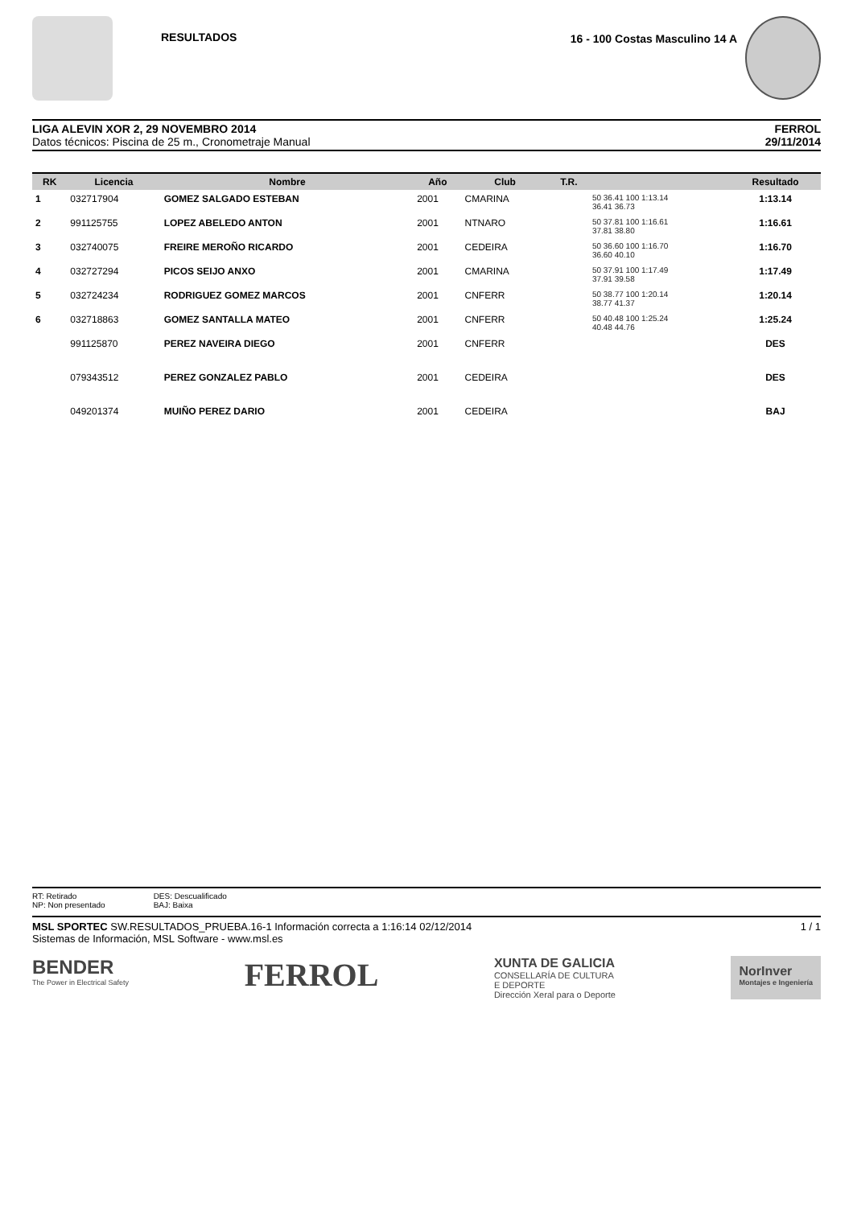RESULTADOS 16 - 100 Costas Masculino 14 A
LIGA ALEVIN XOR 2, 29 NOVEMBRO 2014
Datos técnicos: Piscina de 25 m., Cronometraje Manual
FERROL
29/11/2014
| RK | Licencia | Nombre | Año | Club | T.R. | | Resultado |
| --- | --- | --- | --- | --- | --- | --- | --- |
| 1 | 032717904 | GOMEZ SALGADO ESTEBAN | 2001 | CMARINA | | 50 36.41 100 1:13.14 36.41 36.73 | 1:13.14 |
| 2 | 991125755 | LOPEZ ABELEDO ANTON | 2001 | NTNARO | | 50 37.81 100 1:16.61 37.81 38.80 | 1:16.61 |
| 3 | 032740075 | FREIRE MEROÑO RICARDO | 2001 | CEDEIRA | | 50 36.60 100 1:16.70 36.60 40.10 | 1:16.70 |
| 4 | 032727294 | PICOS SEIJO ANXO | 2001 | CMARINA | | 50 37.91 100 1:17.49 37.91 39.58 | 1:17.49 |
| 5 | 032724234 | RODRIGUEZ GOMEZ MARCOS | 2001 | CNFERR | | 50 38.77 100 1:20.14 38.77 41.37 | 1:20.14 |
| 6 | 032718863 | GOMEZ SANTALLA MATEO | 2001 | CNFERR | | 50 40.48 100 1:25.24 40.48 44.76 | 1:25.24 |
| | 991125870 | PEREZ NAVEIRA DIEGO | 2001 | CNFERR | | | DES |
| | 079343512 | PEREZ GONZALEZ PABLO | 2001 | CEDEIRA | | | DES |
| | 049201374 | MUIÑO PEREZ DARIO | 2001 | CEDEIRA | | | BAJ |
RT: Retirado
NP: Non presentado
DES: Descualificado
BAJ: Baixa
MSL SPORTEC SW.RESULTADOS_PRUEBA.16-1 Información correcta a 1:16:14 02/12/2014
Sistemas de Información, MSL Software - www.msl.es
1 / 1
BENDER
The Power in Electrical Safety
FERROL
XUNTA DE GALICIA
CONSELLARÍA DE CULTURA
E DEPORTE
Dirección Xeral para o Deporte
NorInver
Montajes e Ingeniería